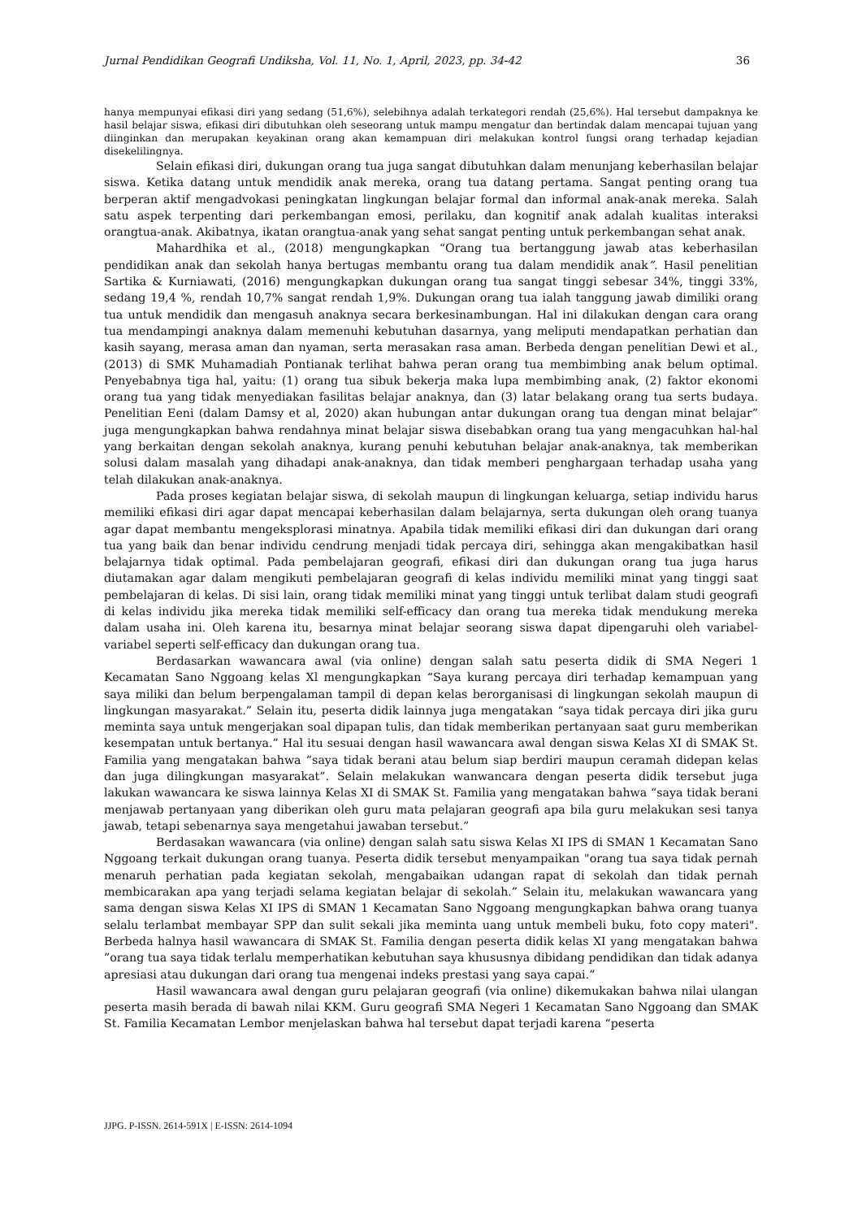Jurnal Pendidikan Geografi Undiksha, Vol. 11, No. 1, April, 2023, pp. 34-42 36
hanya mempunyai efikasi diri yang sedang (51,6%), selebihnya adalah terkategori rendah (25,6%). Hal tersebut dampaknya ke hasil belajar siswa, efikasi diri dibutuhkan oleh seseorang untuk mampu mengatur dan bertindak dalam mencapai tujuan yang diinginkan dan merupakan keyakinan orang akan kemampuan diri melakukan kontrol fungsi orang terhadap kejadian disekelilingnya.
Selain efikasi diri, dukungan orang tua juga sangat dibutuhkan dalam menunjang keberhasilan belajar siswa. Ketika datang untuk mendidik anak mereka, orang tua datang pertama. Sangat penting orang tua berperan aktif mengadvokasi peningkatan lingkungan belajar formal dan informal anak-anak mereka. Salah satu aspek terpenting dari perkembangan emosi, perilaku, dan kognitif anak adalah kualitas interaksi orangtua-anak. Akibatnya, ikatan orangtua-anak yang sehat sangat penting untuk perkembangan sehat anak.
Mahardhika et al., (2018) mengungkapkan “Orang tua bertanggung jawab atas keberhasilan pendidikan anak dan sekolah hanya bertugas membantu orang tua dalam mendidik anak”. Hasil penelitian Sartika & Kurniawati, (2016) mengungkapkan dukungan orang tua sangat tinggi sebesar 34%, tinggi 33%, sedang 19,4 %, rendah 10,7% sangat rendah 1,9%. Dukungan orang tua ialah tanggung jawab dimiliki orang tua untuk mendidik dan mengasuh anaknya secara berkesinambungan. Hal ini dilakukan dengan cara orang tua mendampingi anaknya dalam memenuhi kebutuhan dasarnya, yang meliputi mendapatkan perhatian dan kasih sayang, merasa aman dan nyaman, serta merasakan rasa aman. Berbeda dengan penelitian Dewi et al., (2013) di SMK Muhamadiah Pontianak terlihat bahwa peran orang tua membimbing anak belum optimal. Penyebabnya tiga hal, yaitu: (1) orang tua sibuk bekerja maka lupa membimbing anak, (2) faktor ekonomi orang tua yang tidak menyediakan fasilitas belajar anaknya, dan (3) latar belakang orang tua serts budaya. Penelitian Eeni (dalam Damsy et al, 2020) akan hubungan antar dukungan orang tua dengan minat belajar” juga mengungkapkan bahwa rendahnya minat belajar siswa disebabkan orang tua yang mengacuhkan hal-hal yang berkaitan dengan sekolah anaknya, kurang penuhi kebutuhan belajar anak-anaknya, tak memberikan solusi dalam masalah yang dihadapi anak-anaknya, dan tidak memberi penghargaan terhadap usaha yang telah dilakukan anak-anaknya.
Pada proses kegiatan belajar siswa, di sekolah maupun di lingkungan keluarga, setiap individu harus memiliki efikasi diri agar dapat mencapai keberhasilan dalam belajarnya, serta dukungan oleh orang tuanya agar dapat membantu mengeksplorasi minatnya. Apabila tidak memiliki efikasi diri dan dukungan dari orang tua yang baik dan benar individu cendrung menjadi tidak percaya diri, sehingga akan mengakibatkan hasil belajarnya tidak optimal. Pada pembelajaran geografi, efikasi diri dan dukungan orang tua juga harus diutamakan agar dalam mengikuti pembelajaran geografi di kelas individu memiliki minat yang tinggi saat pembelajaran di kelas. Di sisi lain, orang tidak memiliki minat yang tinggi untuk terlibat dalam studi geografi di kelas individu jika mereka tidak memiliki self-efficacy dan orang tua mereka tidak mendukung mereka dalam usaha ini. Oleh karena itu, besarnya minat belajar seorang siswa dapat dipengaruhi oleh variabel-variabel seperti self-efficacy dan dukungan orang tua.
Berdasarkan wawancara awal (via online) dengan salah satu peserta didik di SMA Negeri 1 Kecamatan Sano Nggoang kelas Xl mengungkapkan “Saya kurang percaya diri terhadap kemampuan yang saya miliki dan belum berpengalaman tampil di depan kelas berorganisasi di lingkungan sekolah maupun di lingkungan masyarakat.” Selain itu, peserta didik lainnya juga mengatakan “saya tidak percaya diri jika guru meminta saya untuk mengerjakan soal dipapan tulis, dan tidak memberikan pertanyaan saat guru memberikan kesempatan untuk bertanya.” Hal itu sesuai dengan hasil wawancara awal dengan siswa Kelas XI di SMAK St. Familia yang mengatakan bahwa ”saya tidak berani atau belum siap berdiri maupun ceramah didepan kelas dan juga dilingkungan masyarakat”. Selain melakukan wanwancara dengan peserta didik tersebut juga lakukan wawancara ke siswa lainnya Kelas XI di SMAK St. Familia yang mengatakan bahwa “saya tidak berani menjawab pertanyaan yang diberikan oleh guru mata pelajaran geografi apa bila guru melakukan sesi tanya jawab, tetapi sebenarnya saya mengetahui jawaban tersebut.”
Berdasakan wawancara (via online) dengan salah satu siswa Kelas XI IPS di SMAN 1 Kecamatan Sano Nggoang terkait dukungan orang tuanya. Peserta didik tersebut menyampaikan "orang tua saya tidak pernah menaruh perhatian pada kegiatan sekolah, mengabaikan udangan rapat di sekolah dan tidak pernah membicarakan apa yang terjadi selama kegiatan belajar di sekolah.” Selain itu, melakukan wawancara yang sama dengan siswa Kelas XI IPS di SMAN 1 Kecamatan Sano Nggoang mengungkapkan bahwa orang tuanya selalu terlambat membayar SPP dan sulit sekali jika meminta uang untuk membeli buku, foto copy materi". Berbeda halnya hasil wawancara di SMAK St. Familia dengan peserta didik kelas XI yang mengatakan bahwa ”orang tua saya tidak terlalu memperhatikan kebutuhan saya khususnya dibidang pendidikan dan tidak adanya apresiasi atau dukungan dari orang tua mengenai indeks prestasi yang saya capai.”
Hasil wawancara awal dengan guru pelajaran geografi (via online) dikemukakan bahwa nilai ulangan peserta masih berada di bawah nilai KKM. Guru geografi SMA Negeri 1 Kecamatan Sano Nggoang dan SMAK St. Familia Kecamatan Lembor menjelaskan bahwa hal tersebut dapat terjadi karena “peserta
JJPG. P-ISSN. 2614-591X | E-ISSN: 2614-1094